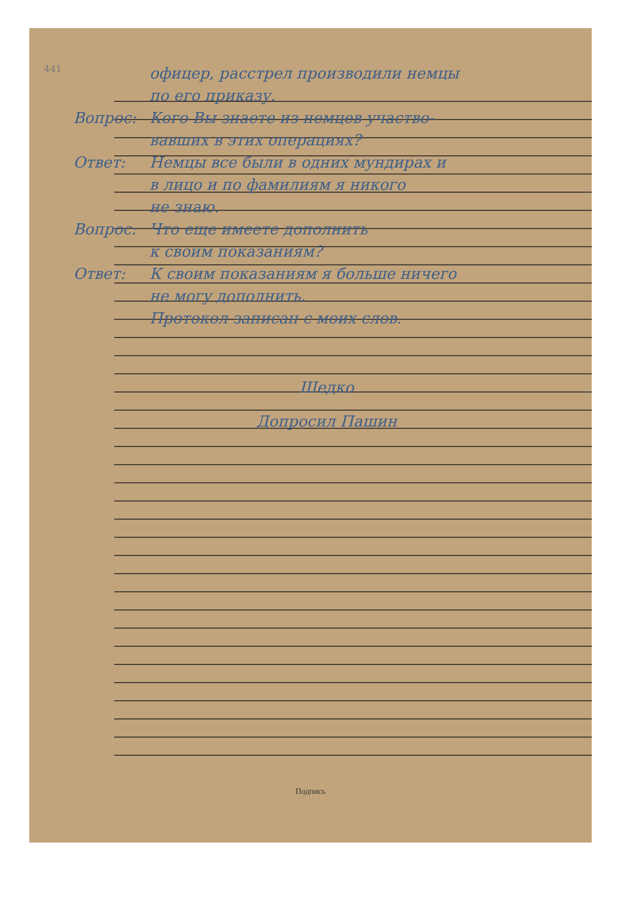441
офицер, расстрел производили немцы
по его приказу.
Вопрос: Кого Вы знаете из немцев участво-
вавших в этих операциях?
Ответ: Немцы все были в одних мундирах и
в лицо и по фамилиям я никого
не знаю.
Вопрос: Что еще имеете дополнить
к своим показаниям?
Ответ: К своим показаниям я больше ничего
не могу дополнить.
Протокол записан с моих слов.
Шедко
Допросил Пашин
Подпись